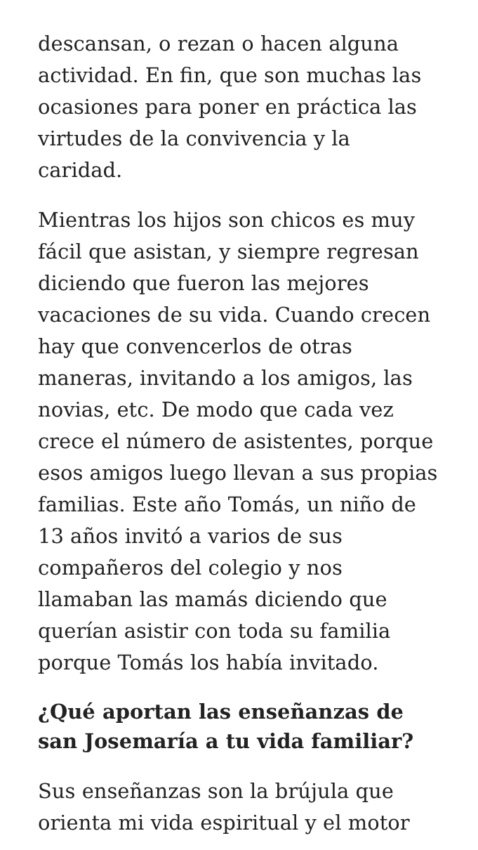descansan, o rezan o hacen alguna actividad. En fin, que son muchas las ocasiones para poner en práctica las virtudes de la convivencia y la caridad.
Mientras los hijos son chicos es muy fácil que asistan, y siempre regresan diciendo que fueron las mejores vacaciones de su vida. Cuando crecen hay que convencerlos de otras maneras, invitando a los amigos, las novias, etc. De modo que cada vez crece el número de asistentes, porque esos amigos luego llevan a sus propias familias. Este año Tomás, un niño de 13 años invitó a varios de sus compañeros del colegio y nos llamaban las mamás diciendo que querían asistir con toda su familia porque Tomás los había invitado.
¿Qué aportan las enseñanzas de san Josemaría a tu vida familiar?
Sus enseñanzas son la brújula que orienta mi vida espiritual y el motor